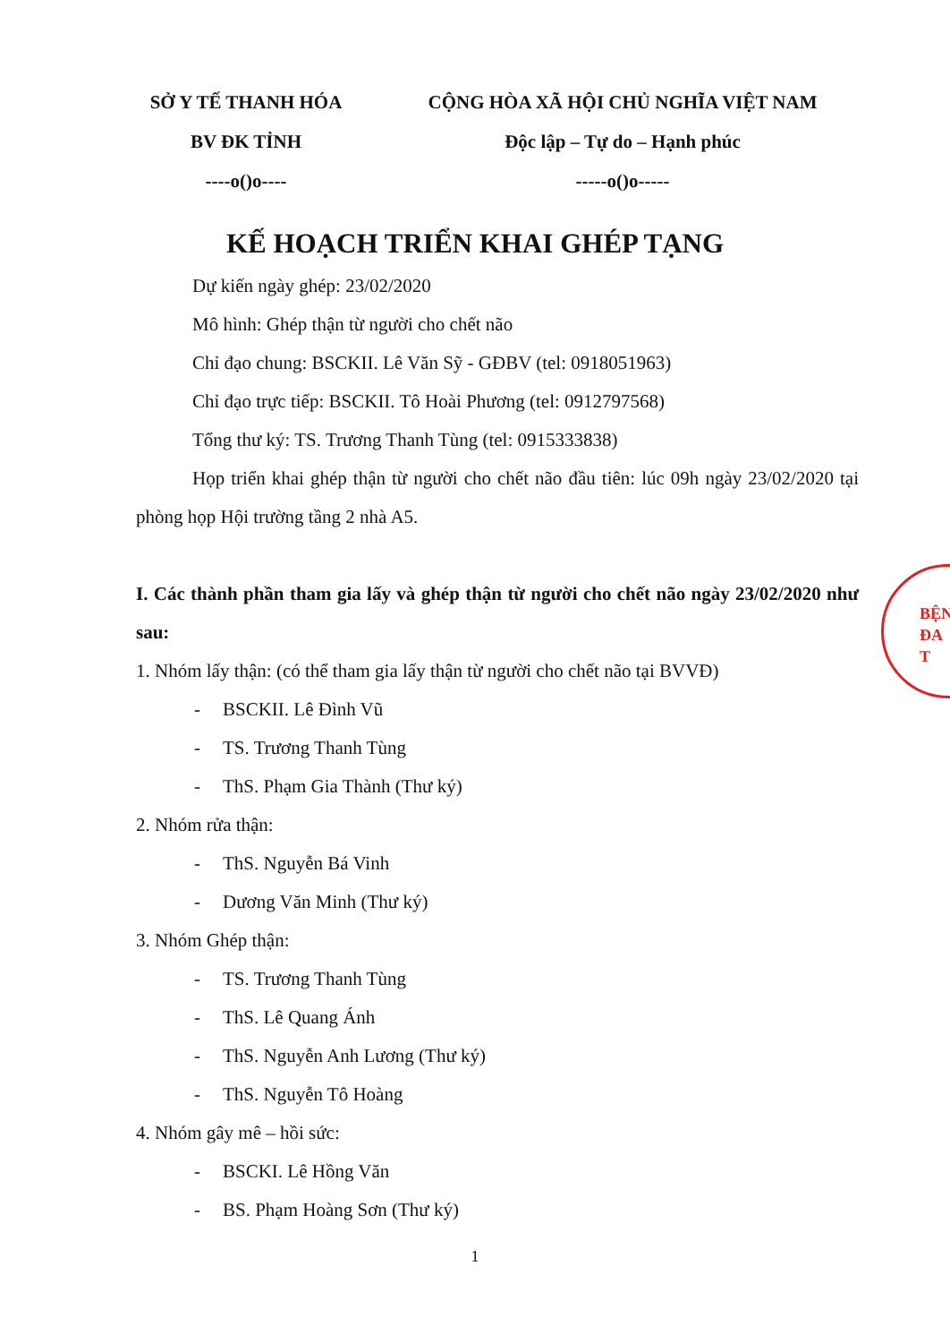SỞ Y TẾ THANH HÓA
BV ĐK TỈNH
----o()o----
CỘNG HÒA XÃ HỘI CHỦ NGHĨA VIỆT NAM
Độc lập – Tự do – Hạnh phúc
-----o()o-----
KẾ HOẠCH TRIỂN KHAI GHÉP TẠNG
Dự kiến ngày ghép: 23/02/2020
Mô hình: Ghép thận từ người cho chết não
Chỉ đạo chung: BSCKII. Lê Văn Sỹ - GĐBV (tel: 0918051963)
Chỉ đạo trực tiếp: BSCKII. Tô Hoài Phương (tel: 0912797568)
Tổng thư ký: TS. Trương Thanh Tùng (tel: 0915333838)
Họp triển khai ghép thận từ người cho chết não đầu tiên: lúc 09h ngày 23/02/2020 tại phòng họp Hội trường tầng 2 nhà A5.
I. Các thành phần tham gia lấy và ghép thận từ người cho chết não ngày 23/02/2020 như sau:
1. Nhóm lấy thận: (có thể tham gia lấy thận từ người cho chết não tại BVVĐ)
- BSCKII. Lê Đình Vũ
- TS. Trương Thanh Tùng
- ThS. Phạm Gia Thành (Thư ký)
2. Nhóm rửa thận:
- ThS. Nguyễn Bá Vinh
- Dương Văn Minh (Thư ký)
3. Nhóm Ghép thận:
- TS. Trương Thanh Tùng
- ThS. Lê Quang Ánh
- ThS. Nguyễn Anh Lương (Thư ký)
- ThS. Nguyễn Tô Hoàng
4. Nhóm gây mê – hồi sức:
- BSCKI. Lê Hồng Văn
- BS. Phạm Hoàng Sơn (Thư ký)
1
BỆN
ĐA
T